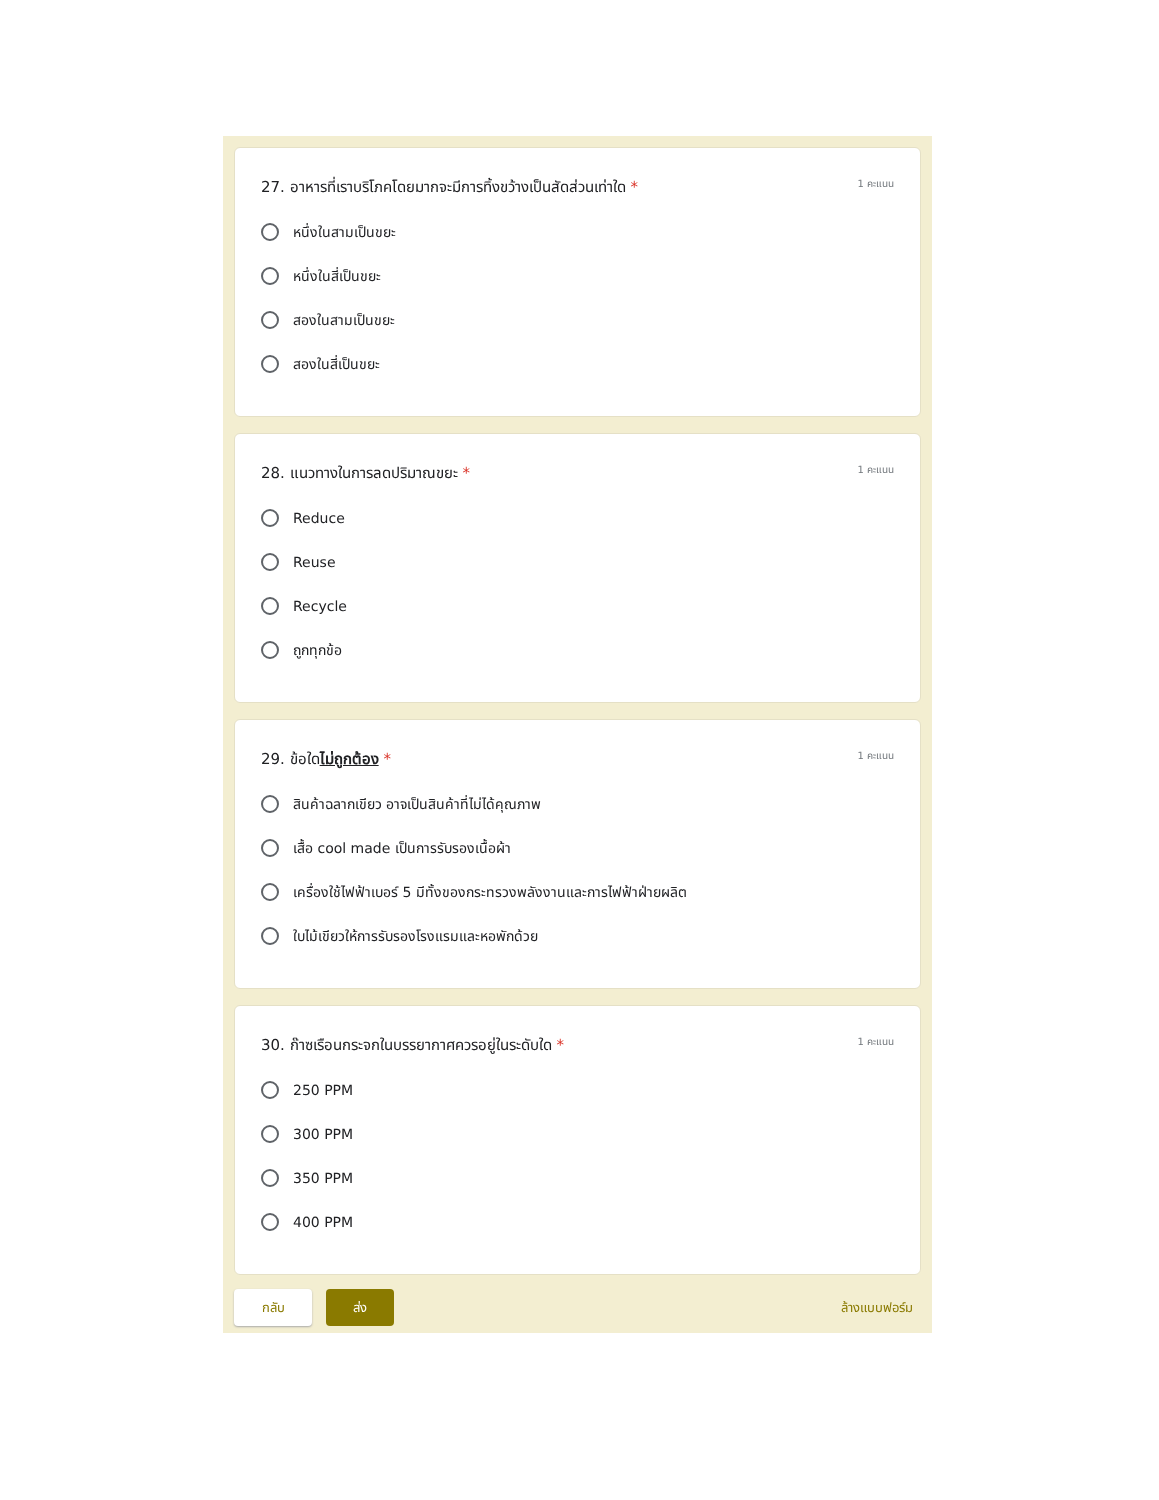27. อาหารที่เราบริโภคโดยมากจะมีการทิ้งขว้างเป็นสัดส่วนเท่าใด * 1 คะแนน
หนึ่งในสามเป็นขยะ
หนึ่งในสี่เป็นขยะ
สองในสามเป็นขยะ
สองในสี่เป็นขยะ
28. แนวทางในการลดปริมาณขยะ * 1 คะแนน
Reduce
Reuse
Recycle
ถูกทุกข้อ
29. ข้อใดไม่ถูกต้อง * 1 คะแนน
สินค้าฉลากเขียว อาจเป็นสินค้าที่ไม่ได้คุณภาพ
เสื้อ cool made เป็นการรับรองเนื้อผ้า
เครื่องใช้ไฟฟ้าเบอร์ 5 มีทั้งของกระทรวงพลังงานและการไฟฟ้าฝ่ายผลิต
ใบไม้เขียวให้การรับรองโรงแรมและหอพักด้วย
30. ก๊าซเรือนกระจกในบรรยากาศควรอยู่ในระดับใด * 1 คะแนน
250 PPM
300 PPM
350 PPM
400 PPM
กลับ ส่ง ล้างแบบฟอร์ม